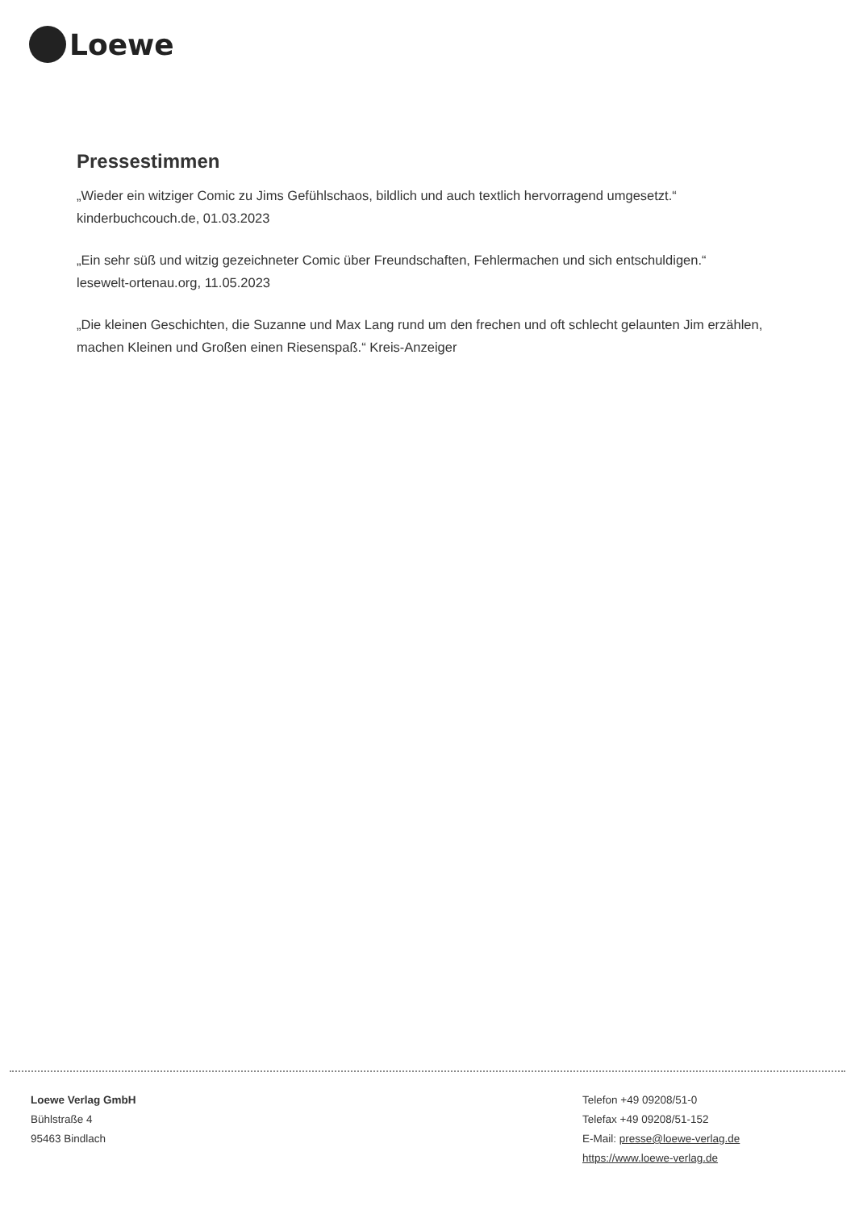Loewe
Pressestimmen
„Wieder ein witziger Comic zu Jims Gefühlschaos, bildlich und auch textlich hervorragend umgesetzt.“
kinderbuchcouch.de, 01.03.2023
„Ein sehr süß und witzig gezeichneter Comic über Freundschaften, Fehlermachen und sich entschuldigen.“
lesewelt-ortenau.org, 11.05.2023
„Die kleinen Geschichten, die Suzanne und Max Lang rund um den frechen und oft schlecht gelaunten Jim erzählen, machen Kleinen und Großen einen Riesenspaß.“ Kreis-Anzeiger
Loewe Verlag GmbH
Bühlstraße 4
95463 Bindlach
Telefon +49 09208/51-0
Telefax +49 09208/51-152
E-Mail: presse@loewe-verlag.de
https://www.loewe-verlag.de